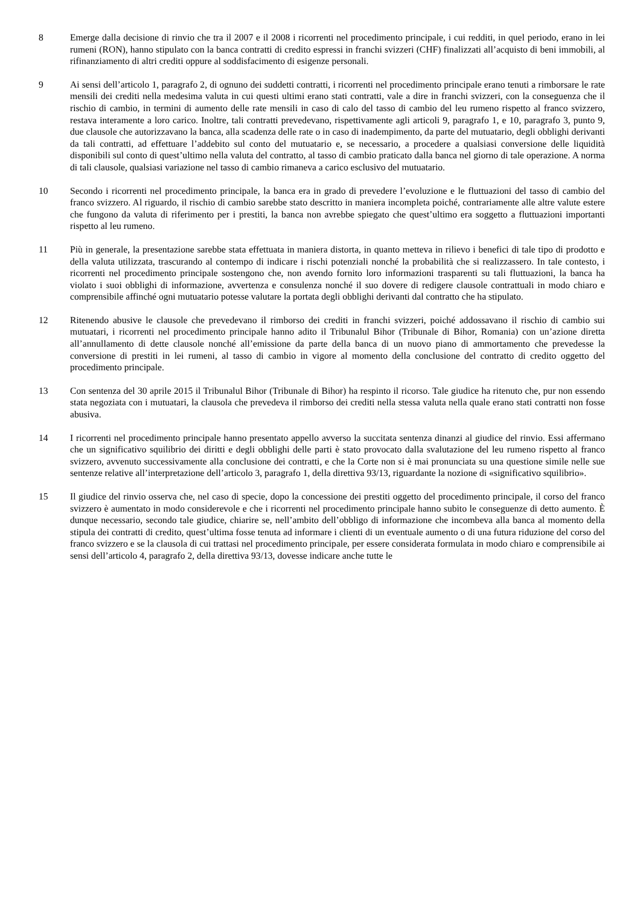8 Emerge dalla decisione di rinvio che tra il 2007 e il 2008 i ricorrenti nel procedimento principale, i cui redditi, in quel periodo, erano in lei rumeni (RON), hanno stipulato con la banca contratti di credito espressi in franchi svizzeri (CHF) finalizzati all’acquisto di beni immobili, al rifinanziamento di altri crediti oppure al soddisfacimento di esigenze personali.
9 Ai sensi dell’articolo 1, paragrafo 2, di ognuno dei suddetti contratti, i ricorrenti nel procedimento principale erano tenuti a rimborsare le rate mensili dei crediti nella medesima valuta in cui questi ultimi erano stati contratti, vale a dire in franchi svizzeri, con la conseguenza che il rischio di cambio, in termini di aumento delle rate mensili in caso di calo del tasso di cambio del leu rumeno rispetto al franco svizzero, restava interamente a loro carico. Inoltre, tali contratti prevedevano, rispettivamente agli articoli 9, paragrafo 1, e 10, paragrafo 3, punto 9, due clausole che autorizzavano la banca, alla scadenza delle rate o in caso di inadempimento, da parte del mutuatario, degli obblighi derivanti da tali contratti, ad effettuare l’addebito sul conto del mutuatario e, se necessario, a procedere a qualsiasi conversione delle liquidità disponibili sul conto di quest’ultimo nella valuta del contratto, al tasso di cambio praticato dalla banca nel giorno di tale operazione. A norma di tali clausole, qualsiasi variazione nel tasso di cambio rimaneva a carico esclusivo del mutuatario.
10 Secondo i ricorrenti nel procedimento principale, la banca era in grado di prevedere l’evoluzione e le fluttuazioni del tasso di cambio del franco svizzero. Al riguardo, il rischio di cambio sarebbe stato descritto in maniera incompleta poiché, contrariamente alle altre valute estere che fungono da valuta di riferimento per i prestiti, la banca non avrebbe spiegato che quest’ultimo era soggetto a fluttuazioni importanti rispetto al leu rumeno.
11 Più in generale, la presentazione sarebbe stata effettuata in maniera distorta, in quanto metteva in rilievo i benefici di tale tipo di prodotto e della valuta utilizzata, trascurando al contempo di indicare i rischi potenziali nonché la probabilità che si realizzassero. In tale contesto, i ricorrenti nel procedimento principale sostengono che, non avendo fornito loro informazioni trasparenti su tali fluttuazioni, la banca ha violato i suoi obblighi di informazione, avvertenza e consulenza nonché il suo dovere di redigere clausole contrattuali in modo chiaro e comprensibile affinché ogni mutuatario potesse valutare la portata degli obblighi derivanti dal contratto che ha stipulato.
12 Ritenendo abusive le clausole che prevedevano il rimborso dei crediti in franchi svizzeri, poiché addossavano il rischio di cambio sui mutuatari, i ricorrenti nel procedimento principale hanno adito il Tribunalul Bihor (Tribunale di Bihor, Romania) con un’azione diretta all’annullamento di dette clausole nonché all’emissione da parte della banca di un nuovo piano di ammortamento che prevedesse la conversione di prestiti in lei rumeni, al tasso di cambio in vigore al momento della conclusione del contratto di credito oggetto del procedimento principale.
13 Con sentenza del 30 aprile 2015 il Tribunalul Bihor (Tribunale di Bihor) ha respinto il ricorso. Tale giudice ha ritenuto che, pur non essendo stata negoziata con i mutuatari, la clausola che prevedeva il rimborso dei crediti nella stessa valuta nella quale erano stati contratti non fosse abusiva.
14 I ricorrenti nel procedimento principale hanno presentato appello avverso la succitata sentenza dinanzi al giudice del rinvio. Essi affermano che un significativo squilibrio dei diritti e degli obblighi delle parti è stato provocato dalla svalutazione del leu rumeno rispetto al franco svizzero, avvenuto successivamente alla conclusione dei contratti, e che la Corte non si è mai pronunciata su una questione simile nelle sue sentenze relative all’interpretazione dell’articolo 3, paragrafo 1, della direttiva 93/13, riguardante la nozione di «significativo squilibrio».
15 Il giudice del rinvio osserva che, nel caso di specie, dopo la concessione dei prestiti oggetto del procedimento principale, il corso del franco svizzero è aumentato in modo considerevole e che i ricorrenti nel procedimento principale hanno subito le conseguenze di detto aumento. È dunque necessario, secondo tale giudice, chiarire se, nell’ambito dell’obbligo di informazione che incombeva alla banca al momento della stipula dei contratti di credito, quest’ultima fosse tenuta ad informare i clienti di un eventuale aumento o di una futura riduzione del corso del franco svizzero e se la clausola di cui trattasi nel procedimento principale, per essere considerata formulata in modo chiaro e comprensibile ai sensi dell’articolo 4, paragrafo 2, della direttiva 93/13, dovesse indicare anche tutte le